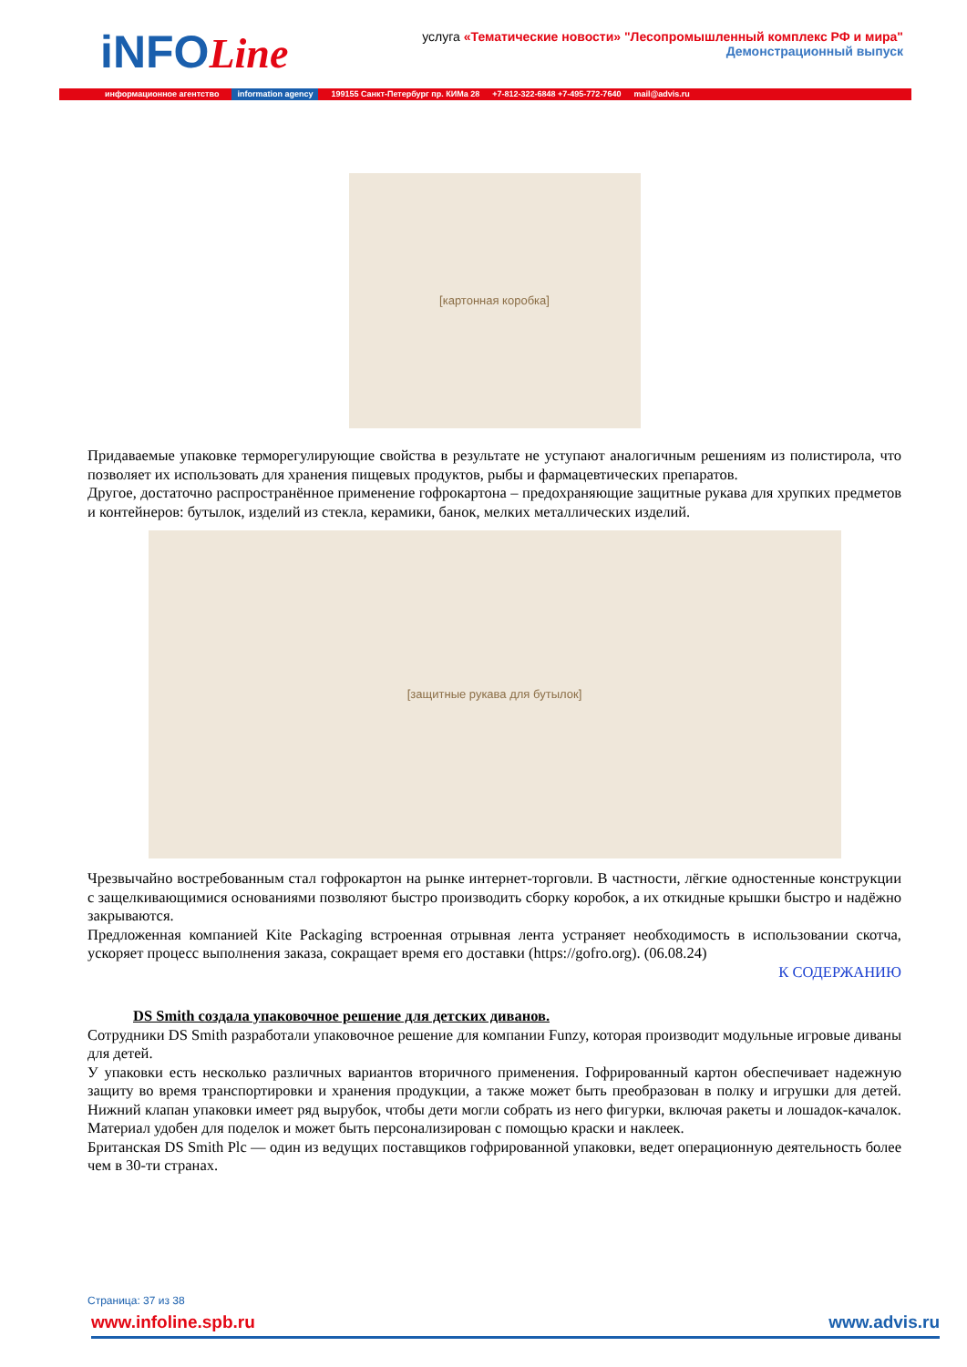iNFOLine
услуга «Тематические новости» "Лесопромышленный комплекс РФ и мира"
Демонстрационный выпуск
информационное агентство information agency 199155 Санкт-Петербург пр. КИМа 28 +7-812-322-6848 +7-495-772-7640 mail@advis.ru
[картонная коробка]
Придаваемые упаковке терморегулирующие свойства в результате не уступают аналогичным решениям из полистирола, что позволяет их использовать для хранения пищевых продуктов, рыбы и фармацевтических препаратов.
Другое, достаточно распространённое применение гофрокартона – предохраняющие защитные рукава для хрупких предметов и контейнеров: бутылок, изделий из стекла, керамики, банок, мелких металлических изделий.
[защитные рукава для бутылок]
Чрезвычайно востребованным стал гофрокартон на рынке интернет-торговли. В частности, лёгкие одностенные конструкции с защелкивающимися основаниями позволяют быстро производить сборку коробок, а их откидные крышки быстро и надёжно закрываются.
Предложенная компанией Kite Packaging встроенная отрывная лента устраняет необходимость в использовании скотча, ускоряет процесс выполнения заказа, сокращает время его доставки (https://gofro.org). (06.08.24)
К СОДЕРЖАНИЮ
DS Smith создала упаковочное решение для детских диванов.
Сотрудники DS Smith разработали упаковочное решение для компании Funzy, которая производит модульные игровые диваны для детей.
У упаковки есть несколько различных вариантов вторичного применения. Гофрированный картон обеспечивает надежную защиту во время транспортировки и хранения продукции, а также может быть преобразован в полку и игрушки для детей. Нижний клапан упаковки имеет ряд вырубок, чтобы дети могли собрать из него фигурки, включая ракеты и лошадок-качалок. Материал удобен для поделок и может быть персонализирован с помощью краски и наклеек.
Британская DS Smith Plc — один из ведущих поставщиков гофрированной упаковки, ведет операционную деятельность более чем в 30-ти странах.
Страница: 37 из 38
www.infoline.spb.ru www.advis.ru